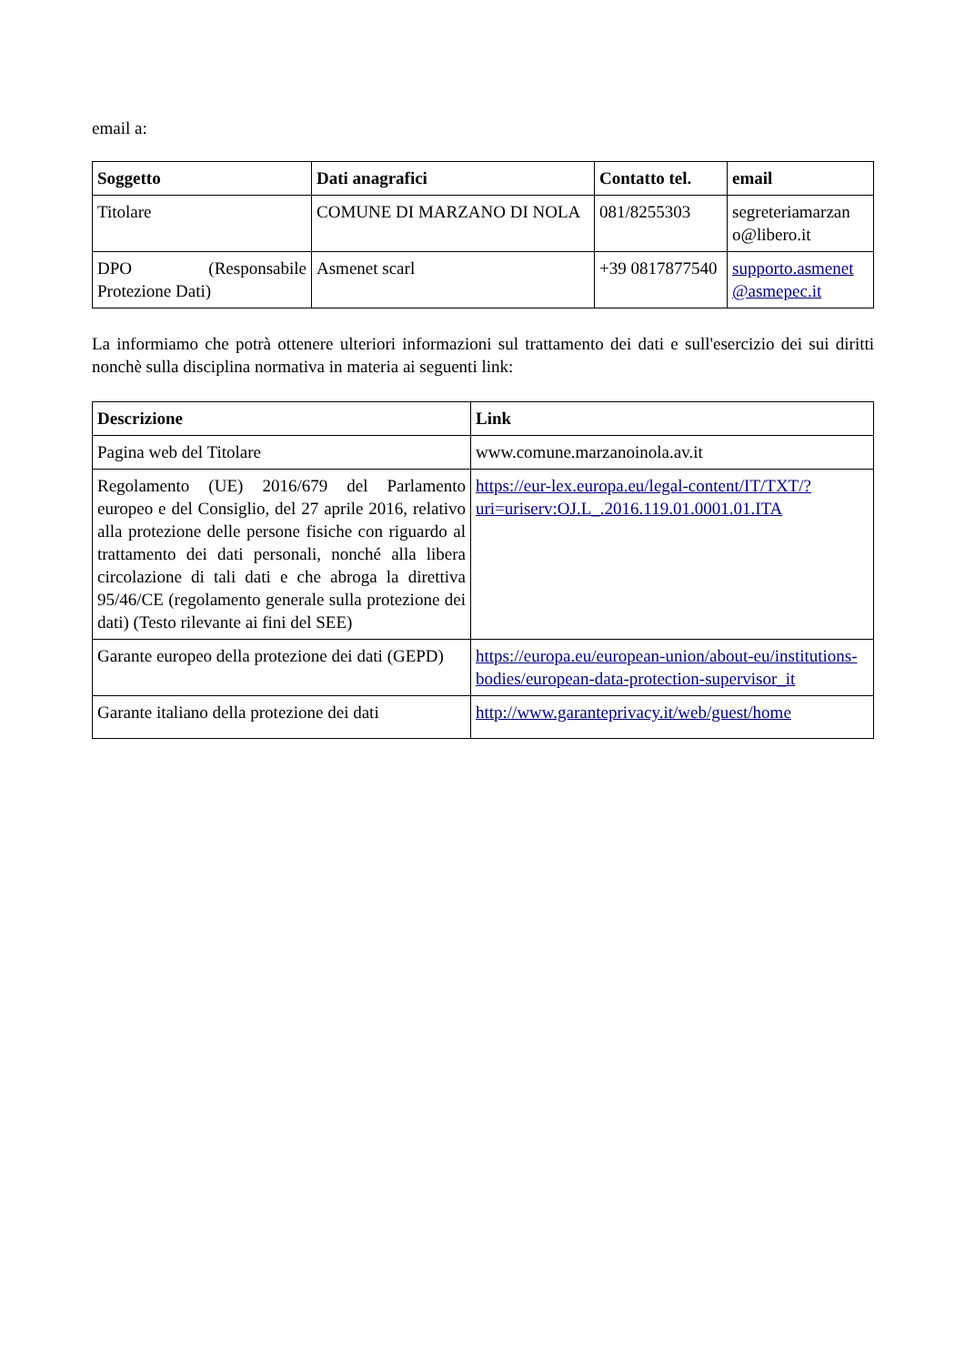email a:
| Soggetto | Dati anagrafici | Contatto tel. | email |
| --- | --- | --- | --- |
| Titolare | COMUNE DI MARZANO DI NOLA | 081/8255303 | segreteriamarzan o@libero.it |
| DPO (Responsabile Protezione Dati) | Asmenet scarl | +39 0817877540 | supporto.asmenet @asmepec.it |
La informiamo che potrà ottenere ulteriori informazioni sul trattamento dei dati e sull'esercizio dei sui diritti nonchè sulla disciplina normativa in materia ai seguenti link:
| Descrizione | Link |
| --- | --- |
| Pagina web del Titolare | www.comune.marzanoinola.av.it |
| Regolamento (UE) 2016/679 del Parlamento europeo e del Consiglio, del 27 aprile 2016, relativo alla protezione delle persone fisiche con riguardo al trattamento dei dati personali, nonché alla libera circolazione di tali dati e che abroga la direttiva 95/46/CE (regolamento generale sulla protezione dei dati) (Testo rilevante ai fini del SEE) | https://eur-lex.europa.eu/legal-content/IT/TXT/?uri=uriserv:OJ.L_.2016.119.01.0001.01.ITA |
| Garante europeo della protezione dei dati (GEPD) | https://europa.eu/european-union/about-eu/institutions-bodies/european-data-protection-supervisor_it |
| Garante italiano della protezione dei dati | http://www.garanteprivacy.it/web/guest/home |